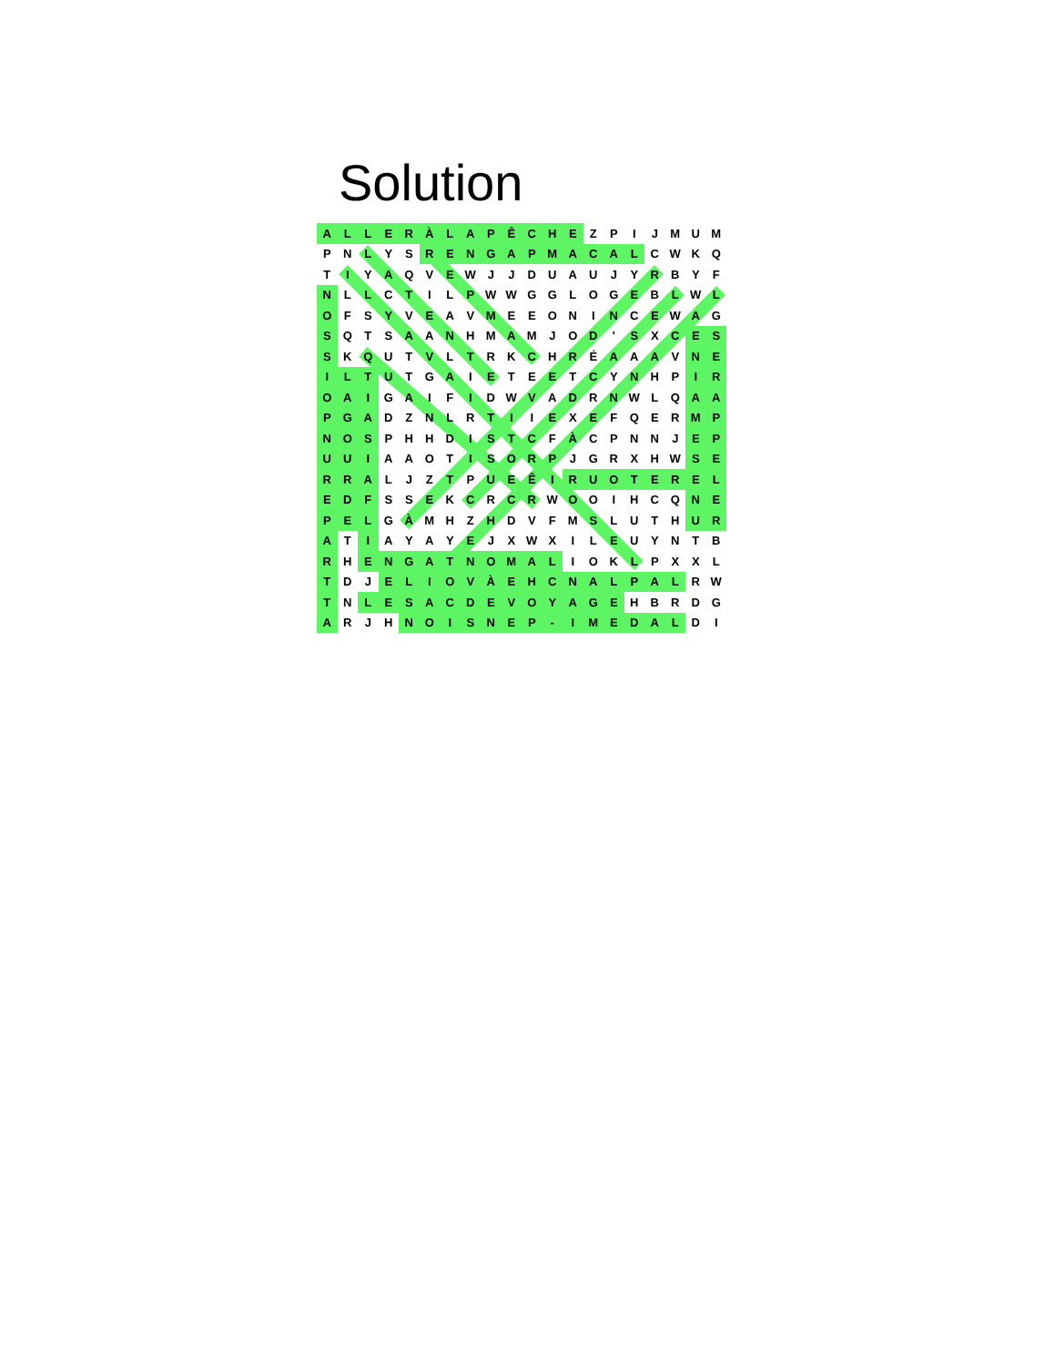Solution
| A | L | L | E | R | À | L | A | P | Ê | C | H | E | Z | P | I | J | M | U | M |
| P | N | L | Y | S | R | E | N | G | A | P | M | A | C | A | L | C | W | K | Q |
| T | I | Y | A | Q | V | E | W | J | J | D | U | A | U | J | Y | R | B | Y | F |
| N | L | L | C | T | I | L | P | W | W | G | G | L | O | G | E | B | L | W | L |
| O | F | S | Y | V | E | A | V | M | E | E | O | N | I | N | C | E | W | A | G |
| S | Q | T | S | A | A | N | H | M | A | M | J | O | D | ' | S | X | C | E | S |
| S | K | Q | U | T | V | L | T | R | K | C | H | R | É | A | A | A | V | N | E |
| I | L | T | U | T | G | A | I | E | T | E | E | T | C | Y | N | H | P | I | R |
| O | A | I | G | A | I | F | I | D | W | V | A | D | R | N | W | L | Q | A | A |
| P | G | A | D | Z | N | L | R | T | I | I | E | X | E | F | Q | E | R | M | P |
| N | O | S | P | H | H | D | I | S | T | C | F | À | C | P | N | N | J | E | P |
| U | U | I | A | A | O | T | I | S | O | R | P | J | G | R | X | H | W | S | E |
| R | R | A | L | J | Z | T | P | U | E | Ê | I | R | U | O | T | E | R | E | L |
| E | D | F | S | S | E | K | C | R | C | R | W | O | O | I | H | C | Q | N | E |
| P | E | L | G | À | M | H | Z | H | D | V | F | M | S | L | U | T | H | U | R |
| A | T | I | A | Y | A | Y | E | J | X | W | X | I | L | E | U | Y | N | T | B |
| R | H | E | N | G | A | T | N | O | M | A | L | I | O | K | L | P | X | X | L |
| T | D | J | E | L | I | O | V | À | E | H | C | N | A | L | P | A | L | R | W |
| T | N | L | E | S | A | C | D | E | V | O | Y | A | G | E | H | B | R | D | G |
| A | R | J | H | N | O | I | S | N | E | P | - | I | M | E | D | A | L | D | I |